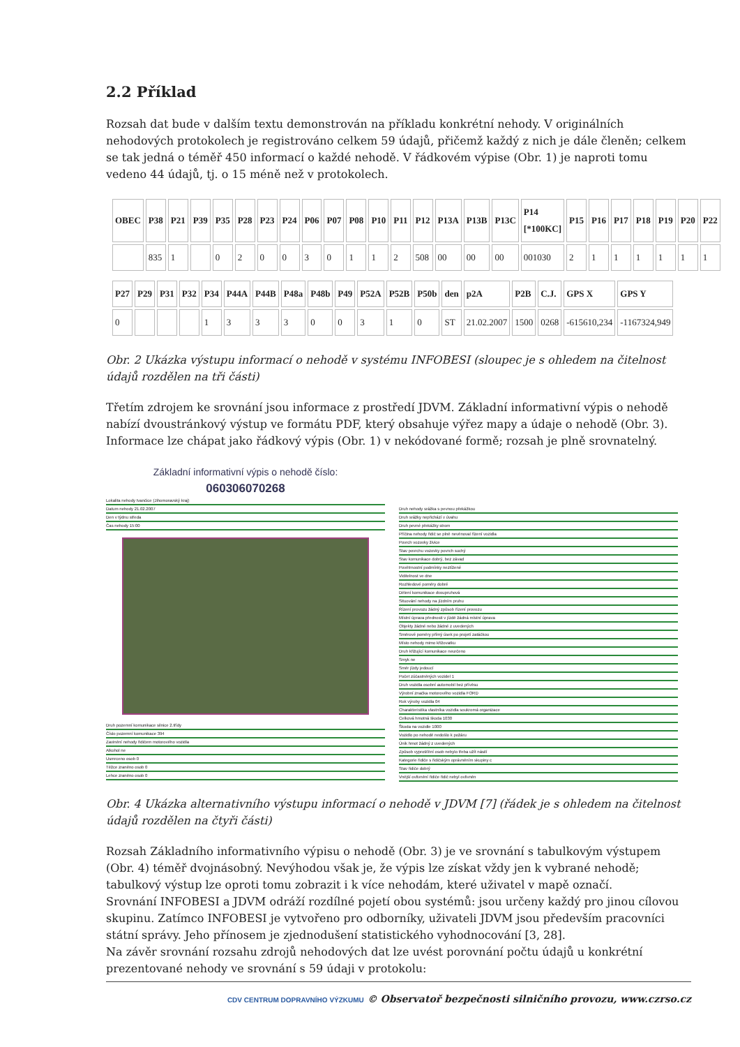2.2 Příklad
Rozsah dat bude v dalším textu demonstrován na příkladu konkrétní nehody. V originálních nehodových protokolech je registrováno celkem 59 údajů, přičemž každý z nich je dále členěn; celkem se tak jedná o téměř 450 informací o každé nehodě. V řádkovém výpise (Obr. 1) je naproti tomu vedeno 44 údajů, tj. o 15 méně než v protokolech.
| OBEC | P38 | P21 | P39 | P35 | P28 | P23 | P24 | P06 | P07 | P08 | P10 | P11 | P12 | P13A | P13B | P13C | P14 [*100KC] | P15 | P16 | P17 | P18 | P19 | P20 | P22 |
| --- | --- | --- | --- | --- | --- | --- | --- | --- | --- | --- | --- | --- | --- | --- | --- | --- | --- | --- | --- | --- | --- | --- | --- | --- |
| | 835 | 1 | | 0 | 2 | 0 | 0 | 3 | 0 | 1 | 1 | 2 | 508 | 00 | 00 | 00 | 001030 | 2 | 1 | 1 | 1 | 1 | 1 | 1 |
| P27 | P29 | P31 | P32 | P34 | P44A | P44B | P48a | P48b | P49 | P52A | P52B | P50b | den | p2A | P2B | C.J. | GPS X | GPS Y |
| --- | --- | --- | --- | --- | --- | --- | --- | --- | --- | --- | --- | --- | --- | --- | --- | --- | --- | --- |
| 0 | | | | 1 | 3 | 3 | 3 | 0 | 0 | 3 | 1 | 0 | ST | 21.02.2007 | 1500 | 0268 | -615610,234 | -1167324,949 |
Obr. 2 Ukázka výstupu informací o nehodě v systému INFOBESI (sloupec je s ohledem na čitelnost údajů rozdělen na tři části)
Třetím zdrojem ke srovnání jsou informace z prostředí JDVM. Základní informativní výpis o nehodě nabízí dvoustránkový výstup ve formátu PDF, který obsahuje výřez mapy a údaje o nehodě (Obr. 3). Informace lze chápat jako řádkový výpis (Obr. 1) v nekódované formě; rozsah je plně srovnatelný.
Základní informativní výpis o nehodě číslo:
060306070268
Lokalita nehody Ivančice (Jihomoravský kraj)
Datum nehody 21.02.2007
Den v týdnu středa
Čas nehody 15:00
Druh pozemní komunikace silnice 2.třídy
Číslo pozemní komunikace 394
Zavinění nehody řidičem motorového vozidla
Alkohol ne
Usmrceno osob 0
Těžce zraněno osob 0
Lehce zraněno osob 0
Druh nehody srážka s pevnou překážkou
Druh srážky nepřichází v úvahu
Druh pevné překážky strom
Příčina nehody řidič se plně nevěnoval řízení vozidla
Povrch vozovky živice
Stav povrchu vozovky povrch suchý
Stav komunikace dobrý, bez závad
Povětrnostní podmínky neztížené
Viditelnost ve dne
Rozhledové poměry dobré
Dělení komunikace dvoupruhová
Situování nehody na jízdním pruhu
Řízení provozu žádný způsob řízení provozu
Místní úprava přednosti v jízdě žádná místní úprava
Objekty žádné nebo žádné z uvedených
Směrové poměry přímý úsek po projetí zatáčkou
Místo nehody mimo křižovatku
Druh křižující komunikace neurčeno
Smyk ne
Směr jízdy jedoucí
Počet zúčastněných vozidel 1
Druh vozidla osobní automobil bez přívěsu
Výrobní značka motorového vozidla FORD
Rok výroby vozidla 04
Charakteristika vlastníka vozidla soukromá organizace
Celková hmotná škoda 1030
Škoda na vozidle 1000
Vozidlo po nehodě nedošlo k požáru
Únik hmot žádný z uvedených
Způsob vyprošťění osob nebylo třeba užít násilí
Kategorie řidiče s řidičským oprávněním skupiny c
Stav řidiče dobrý
Vnější ovlivnění řidiče řidič nebyl ovlivněn
Obr. 4 Ukázka alternativního výstupu informací o nehodě v JDVM [7] (řádek je s ohledem na čitelnost údajů rozdělen na čtyři části)
Rozsah Základního informativního výpisu o nehodě (Obr. 3) je ve srovnání s tabulkovým výstupem (Obr. 4) téměř dvojnásobný. Nevýhodou však je, že výpis lze získat vždy jen k vybrané nehodě; tabulkový výstup lze oproti tomu zobrazit i k více nehodám, které uživatel v mapě označí.
Srovnání INFOBESI a JDVM odráží rozdílné pojetí obou systémů: jsou určeny každý pro jinou cílovou skupinu. Zatímco INFOBESI je vytvořeno pro odborníky, uživateli JDVM jsou především pracovníci státní správy. Jeho přínosem je zjednodušení statistického vyhodnocování [3, 28].
Na závěr srovnání rozsahu zdrojů nehodových dat lze uvést porovnání počtu údajů u konkrétní prezentované nehody ve srovnání s 59 údaji v protokolu:
CDV CENTRUM DOPRAVNÍHO VÝZKUMU © Observatoř bezpečnosti silničního provozu, www.czrso.cz